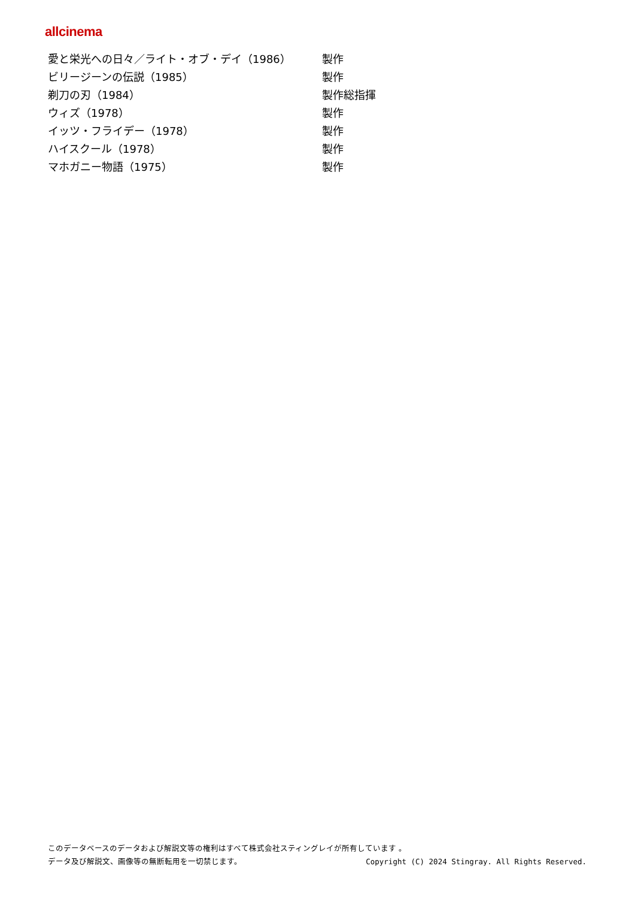allcinema
| 愛と栄光への日々／ライト・オブ・デイ（1986） | 製作 |
| ビリージーンの伝説（1985） | 製作 |
| 剃刀の刃（1984） | 製作総指揮 |
| ウィズ（1978） | 製作 |
| イッツ・フライデー（1978） | 製作 |
| ハイスクール（1978） | 製作 |
| マホガニー物語（1975） | 製作 |
このデータベースのデータおよび解説文等の権利はすべて株式会社スティングレイが所有しています 。
データ及び解説文、画像等の無断転用を一切禁じます。 Copyright (C) 2024 Stingray. All Rights Reserved.